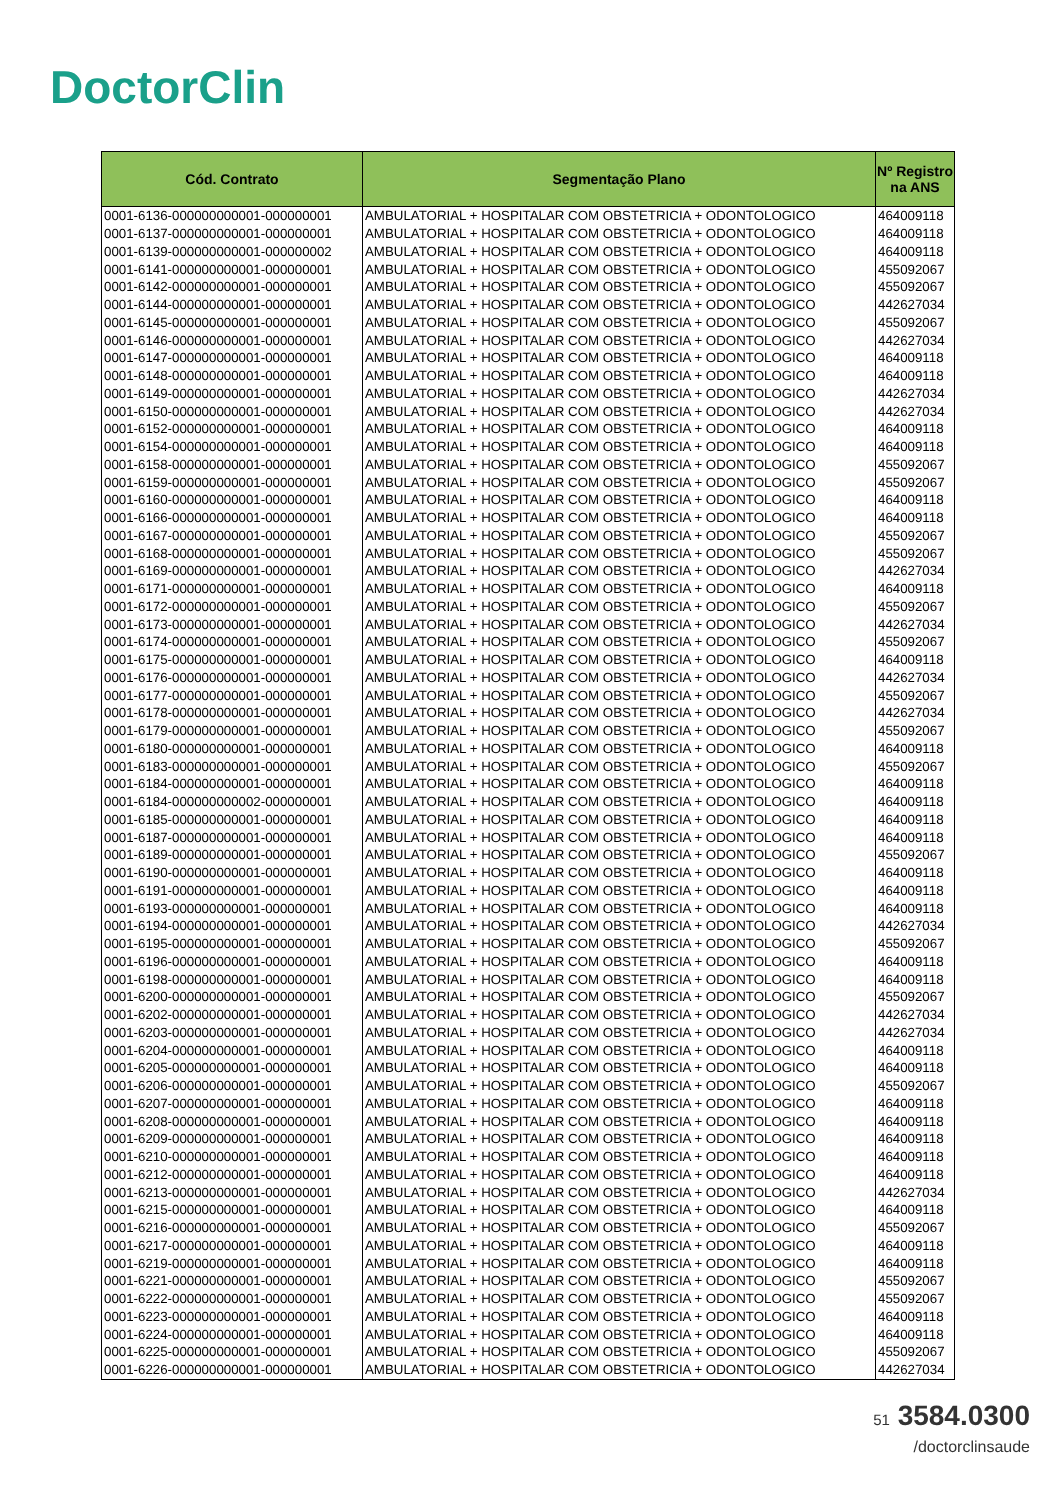DoctorClin
| Cód. Contrato | Segmentação Plano | Nº Registro na ANS |
| --- | --- | --- |
| 0001-6136-000000000001-000000001 | AMBULATORIAL + HOSPITALAR COM OBSTETRICIA + ODONTOLOGICO | 464009118 |
| 0001-6137-000000000001-000000001 | AMBULATORIAL + HOSPITALAR COM OBSTETRICIA + ODONTOLOGICO | 464009118 |
| 0001-6139-000000000001-000000002 | AMBULATORIAL + HOSPITALAR COM OBSTETRICIA + ODONTOLOGICO | 464009118 |
| 0001-6141-000000000001-000000001 | AMBULATORIAL + HOSPITALAR COM OBSTETRICIA + ODONTOLOGICO | 455092067 |
| 0001-6142-000000000001-000000001 | AMBULATORIAL + HOSPITALAR COM OBSTETRICIA + ODONTOLOGICO | 455092067 |
| 0001-6144-000000000001-000000001 | AMBULATORIAL + HOSPITALAR COM OBSTETRICIA + ODONTOLOGICO | 442627034 |
| 0001-6145-000000000001-000000001 | AMBULATORIAL + HOSPITALAR COM OBSTETRICIA + ODONTOLOGICO | 455092067 |
| 0001-6146-000000000001-000000001 | AMBULATORIAL + HOSPITALAR COM OBSTETRICIA + ODONTOLOGICO | 442627034 |
| 0001-6147-000000000001-000000001 | AMBULATORIAL + HOSPITALAR COM OBSTETRICIA + ODONTOLOGICO | 464009118 |
| 0001-6148-000000000001-000000001 | AMBULATORIAL + HOSPITALAR COM OBSTETRICIA + ODONTOLOGICO | 464009118 |
| 0001-6149-000000000001-000000001 | AMBULATORIAL + HOSPITALAR COM OBSTETRICIA + ODONTOLOGICO | 442627034 |
| 0001-6150-000000000001-000000001 | AMBULATORIAL + HOSPITALAR COM OBSTETRICIA + ODONTOLOGICO | 442627034 |
| 0001-6152-000000000001-000000001 | AMBULATORIAL + HOSPITALAR COM OBSTETRICIA + ODONTOLOGICO | 464009118 |
| 0001-6154-000000000001-000000001 | AMBULATORIAL + HOSPITALAR COM OBSTETRICIA + ODONTOLOGICO | 464009118 |
| 0001-6158-000000000001-000000001 | AMBULATORIAL + HOSPITALAR COM OBSTETRICIA + ODONTOLOGICO | 455092067 |
| 0001-6159-000000000001-000000001 | AMBULATORIAL + HOSPITALAR COM OBSTETRICIA + ODONTOLOGICO | 455092067 |
| 0001-6160-000000000001-000000001 | AMBULATORIAL + HOSPITALAR COM OBSTETRICIA + ODONTOLOGICO | 464009118 |
| 0001-6166-000000000001-000000001 | AMBULATORIAL + HOSPITALAR COM OBSTETRICIA + ODONTOLOGICO | 464009118 |
| 0001-6167-000000000001-000000001 | AMBULATORIAL + HOSPITALAR COM OBSTETRICIA + ODONTOLOGICO | 455092067 |
| 0001-6168-000000000001-000000001 | AMBULATORIAL + HOSPITALAR COM OBSTETRICIA + ODONTOLOGICO | 455092067 |
| 0001-6169-000000000001-000000001 | AMBULATORIAL + HOSPITALAR COM OBSTETRICIA + ODONTOLOGICO | 442627034 |
| 0001-6171-000000000001-000000001 | AMBULATORIAL + HOSPITALAR COM OBSTETRICIA + ODONTOLOGICO | 464009118 |
| 0001-6172-000000000001-000000001 | AMBULATORIAL + HOSPITALAR COM OBSTETRICIA + ODONTOLOGICO | 455092067 |
| 0001-6173-000000000001-000000001 | AMBULATORIAL + HOSPITALAR COM OBSTETRICIA + ODONTOLOGICO | 442627034 |
| 0001-6174-000000000001-000000001 | AMBULATORIAL + HOSPITALAR COM OBSTETRICIA + ODONTOLOGICO | 455092067 |
| 0001-6175-000000000001-000000001 | AMBULATORIAL + HOSPITALAR COM OBSTETRICIA + ODONTOLOGICO | 464009118 |
| 0001-6176-000000000001-000000001 | AMBULATORIAL + HOSPITALAR COM OBSTETRICIA + ODONTOLOGICO | 442627034 |
| 0001-6177-000000000001-000000001 | AMBULATORIAL + HOSPITALAR COM OBSTETRICIA + ODONTOLOGICO | 455092067 |
| 0001-6178-000000000001-000000001 | AMBULATORIAL + HOSPITALAR COM OBSTETRICIA + ODONTOLOGICO | 442627034 |
| 0001-6179-000000000001-000000001 | AMBULATORIAL + HOSPITALAR COM OBSTETRICIA + ODONTOLOGICO | 455092067 |
| 0001-6180-000000000001-000000001 | AMBULATORIAL + HOSPITALAR COM OBSTETRICIA + ODONTOLOGICO | 464009118 |
| 0001-6183-000000000001-000000001 | AMBULATORIAL + HOSPITALAR COM OBSTETRICIA + ODONTOLOGICO | 455092067 |
| 0001-6184-000000000001-000000001 | AMBULATORIAL + HOSPITALAR COM OBSTETRICIA + ODONTOLOGICO | 464009118 |
| 0001-6184-000000000002-000000001 | AMBULATORIAL + HOSPITALAR COM OBSTETRICIA + ODONTOLOGICO | 464009118 |
| 0001-6185-000000000001-000000001 | AMBULATORIAL + HOSPITALAR COM OBSTETRICIA + ODONTOLOGICO | 464009118 |
| 0001-6187-000000000001-000000001 | AMBULATORIAL + HOSPITALAR COM OBSTETRICIA + ODONTOLOGICO | 464009118 |
| 0001-6189-000000000001-000000001 | AMBULATORIAL + HOSPITALAR COM OBSTETRICIA + ODONTOLOGICO | 455092067 |
| 0001-6190-000000000001-000000001 | AMBULATORIAL + HOSPITALAR COM OBSTETRICIA + ODONTOLOGICO | 464009118 |
| 0001-6191-000000000001-000000001 | AMBULATORIAL + HOSPITALAR COM OBSTETRICIA + ODONTOLOGICO | 464009118 |
| 0001-6193-000000000001-000000001 | AMBULATORIAL + HOSPITALAR COM OBSTETRICIA + ODONTOLOGICO | 464009118 |
| 0001-6194-000000000001-000000001 | AMBULATORIAL + HOSPITALAR COM OBSTETRICIA + ODONTOLOGICO | 442627034 |
| 0001-6195-000000000001-000000001 | AMBULATORIAL + HOSPITALAR COM OBSTETRICIA + ODONTOLOGICO | 455092067 |
| 0001-6196-000000000001-000000001 | AMBULATORIAL + HOSPITALAR COM OBSTETRICIA + ODONTOLOGICO | 464009118 |
| 0001-6198-000000000001-000000001 | AMBULATORIAL + HOSPITALAR COM OBSTETRICIA + ODONTOLOGICO | 464009118 |
| 0001-6200-000000000001-000000001 | AMBULATORIAL + HOSPITALAR COM OBSTETRICIA + ODONTOLOGICO | 455092067 |
| 0001-6202-000000000001-000000001 | AMBULATORIAL + HOSPITALAR COM OBSTETRICIA + ODONTOLOGICO | 442627034 |
| 0001-6203-000000000001-000000001 | AMBULATORIAL + HOSPITALAR COM OBSTETRICIA + ODONTOLOGICO | 442627034 |
| 0001-6204-000000000001-000000001 | AMBULATORIAL + HOSPITALAR COM OBSTETRICIA + ODONTOLOGICO | 464009118 |
| 0001-6205-000000000001-000000001 | AMBULATORIAL + HOSPITALAR COM OBSTETRICIA + ODONTOLOGICO | 464009118 |
| 0001-6206-000000000001-000000001 | AMBULATORIAL + HOSPITALAR COM OBSTETRICIA + ODONTOLOGICO | 455092067 |
| 0001-6207-000000000001-000000001 | AMBULATORIAL + HOSPITALAR COM OBSTETRICIA + ODONTOLOGICO | 464009118 |
| 0001-6208-000000000001-000000001 | AMBULATORIAL + HOSPITALAR COM OBSTETRICIA + ODONTOLOGICO | 464009118 |
| 0001-6209-000000000001-000000001 | AMBULATORIAL + HOSPITALAR COM OBSTETRICIA + ODONTOLOGICO | 464009118 |
| 0001-6210-000000000001-000000001 | AMBULATORIAL + HOSPITALAR COM OBSTETRICIA + ODONTOLOGICO | 464009118 |
| 0001-6212-000000000001-000000001 | AMBULATORIAL + HOSPITALAR COM OBSTETRICIA + ODONTOLOGICO | 464009118 |
| 0001-6213-000000000001-000000001 | AMBULATORIAL + HOSPITALAR COM OBSTETRICIA + ODONTOLOGICO | 442627034 |
| 0001-6215-000000000001-000000001 | AMBULATORIAL + HOSPITALAR COM OBSTETRICIA + ODONTOLOGICO | 464009118 |
| 0001-6216-000000000001-000000001 | AMBULATORIAL + HOSPITALAR COM OBSTETRICIA + ODONTOLOGICO | 455092067 |
| 0001-6217-000000000001-000000001 | AMBULATORIAL + HOSPITALAR COM OBSTETRICIA + ODONTOLOGICO | 464009118 |
| 0001-6219-000000000001-000000001 | AMBULATORIAL + HOSPITALAR COM OBSTETRICIA + ODONTOLOGICO | 464009118 |
| 0001-6221-000000000001-000000001 | AMBULATORIAL + HOSPITALAR COM OBSTETRICIA + ODONTOLOGICO | 455092067 |
| 0001-6222-000000000001-000000001 | AMBULATORIAL + HOSPITALAR COM OBSTETRICIA + ODONTOLOGICO | 455092067 |
| 0001-6223-000000000001-000000001 | AMBULATORIAL + HOSPITALAR COM OBSTETRICIA + ODONTOLOGICO | 464009118 |
| 0001-6224-000000000001-000000001 | AMBULATORIAL + HOSPITALAR COM OBSTETRICIA + ODONTOLOGICO | 464009118 |
| 0001-6225-000000000001-000000001 | AMBULATORIAL + HOSPITALAR COM OBSTETRICIA + ODONTOLOGICO | 455092067 |
| 0001-6226-000000000001-000000001 | AMBULATORIAL + HOSPITALAR COM OBSTETRICIA + ODONTOLOGICO | 442627034 |
51 3584.0300
/doctorclinsaude